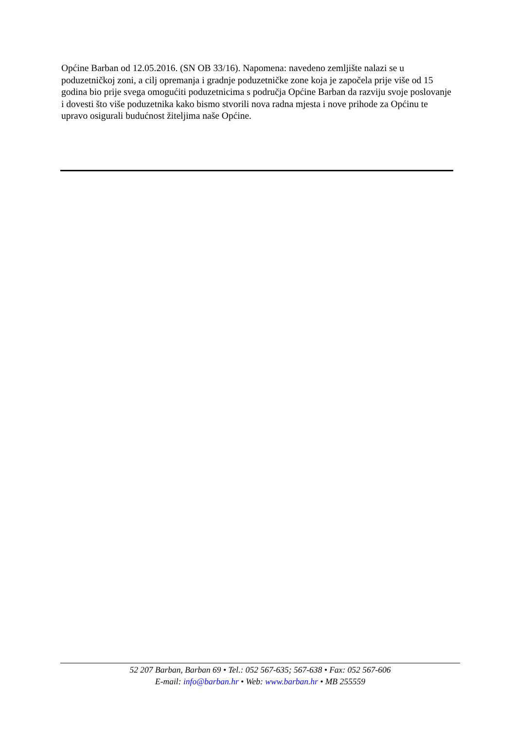Općine Barban od 12.05.2016. (SN OB 33/16). Napomena: navedeno zemljište nalazi se u poduzetničkoj zoni, a cilj opremanja i gradnje poduzetničke zone koja je započela prije više od 15 godina bio prije svega omogućiti poduzetnicima s područja Općine Barban da razviju svoje poslovanje i dovesti što više poduzetnika kako bismo stvorili nova radna mjesta i nove prihode za Općinu te upravo osigurali budućnost žiteljima naše Općine.
52 207 Barban, Barban 69 • Tel.: 052 567-635; 567-638 • Fax: 052 567-606
E-mail: info@barban.hr • Web: www.barban.hr • MB 255559